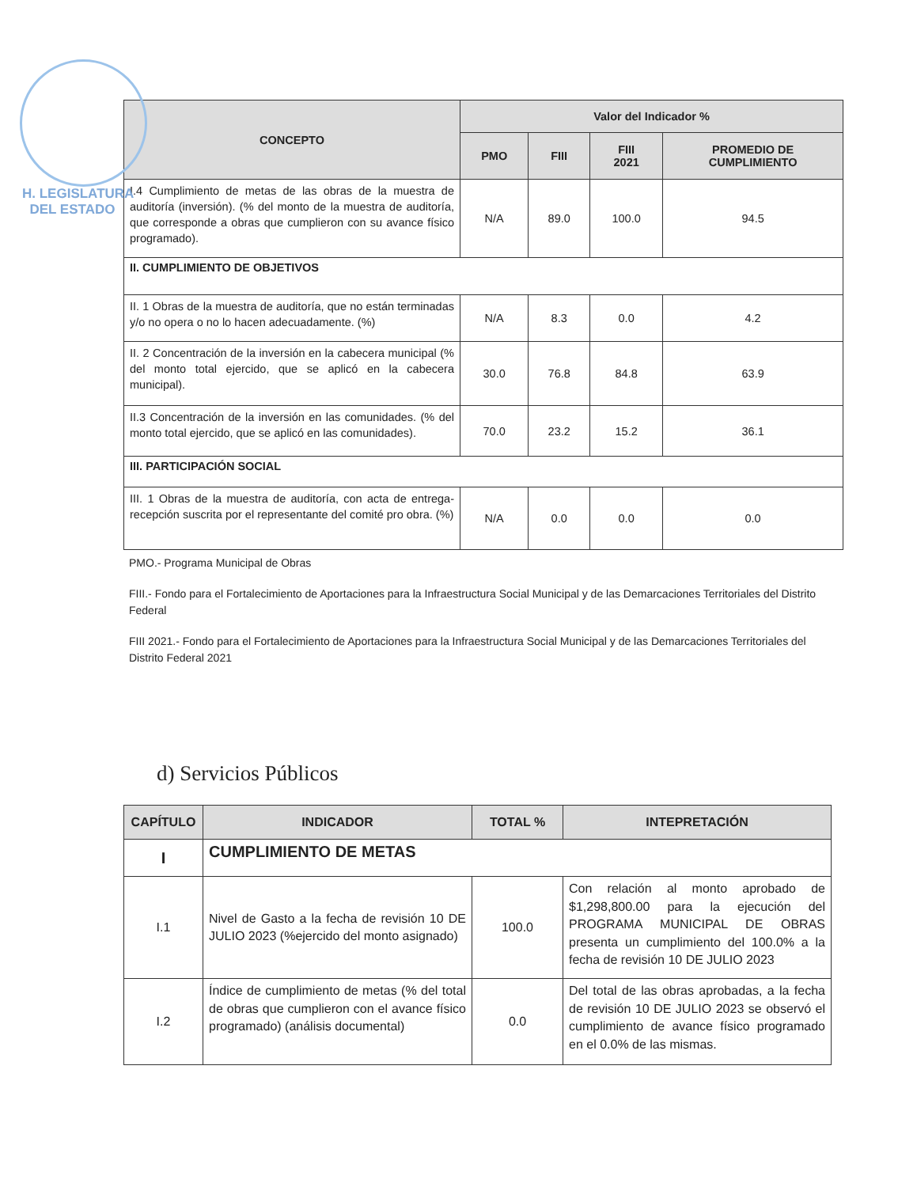H. LEGISLATURA
DEL ESTADO
| CONCEPTO | Valor del Indicador % | | | |
| --- | --- | --- | --- | --- |
| | PMO | FIII | FIII 2021 | PROMEDIO DE CUMPLIMIENTO |
| I.4 Cumplimiento de metas de las obras de la muestra de auditoría (inversión). (% del monto de la muestra de auditoría, que corresponde a obras que cumplieron con su avance físico programado). | N/A | 89.0 | 100.0 | 94.5 |
| II. CUMPLIMIENTO DE OBJETIVOS | | | | |
| II. 1 Obras de la muestra de auditoría, que no están terminadas y/o no opera o no lo hacen adecuadamente. (%) | N/A | 8.3 | 0.0 | 4.2 |
| II. 2 Concentración de la inversión en la cabecera municipal (% del monto total ejercido, que se aplicó en la cabecera municipal). | 30.0 | 76.8 | 84.8 | 63.9 |
| II.3 Concentración de la inversión en las comunidades. (% del monto total ejercido, que se aplicó en las comunidades). | 70.0 | 23.2 | 15.2 | 36.1 |
| III. PARTICIPACIÓN SOCIAL | | | | |
| III. 1 Obras de la muestra de auditoría, con acta de entrega-recepción suscrita por el representante del comité pro obra. (%) | N/A | 0.0 | 0.0 | 0.0 |
PMO.- Programa Municipal de Obras
FIII.- Fondo para el Fortalecimiento de Aportaciones para la Infraestructura Social Municipal y de las Demarcaciones Territoriales del Distrito Federal
FIII 2021.- Fondo para el Fortalecimiento de Aportaciones para la Infraestructura Social Municipal y de las Demarcaciones Territoriales del Distrito Federal 2021
d) Servicios Públicos
| CAPÍTULO | INDICADOR | TOTAL % | INTEPRETACIÓN |
| --- | --- | --- | --- |
| I | CUMPLIMIENTO DE METAS | | |
| I.1 | Nivel de Gasto a la fecha de revisión 10 DE JULIO 2023 (%ejercido del monto asignado) | 100.0 | Con relación al monto aprobado de $1,298,800.00 para la ejecución del PROGRAMA MUNICIPAL DE OBRAS presenta un cumplimiento del 100.0% a la fecha de revisión 10 DE JULIO 2023 |
| I.2 | Índice de cumplimiento de metas (% del total de obras que cumplieron con el avance físico programado) (análisis documental) | 0.0 | Del total de las obras aprobadas, a la fecha de revisión 10 DE JULIO 2023 se observó el cumplimiento de avance físico programado en el 0.0% de las mismas. |